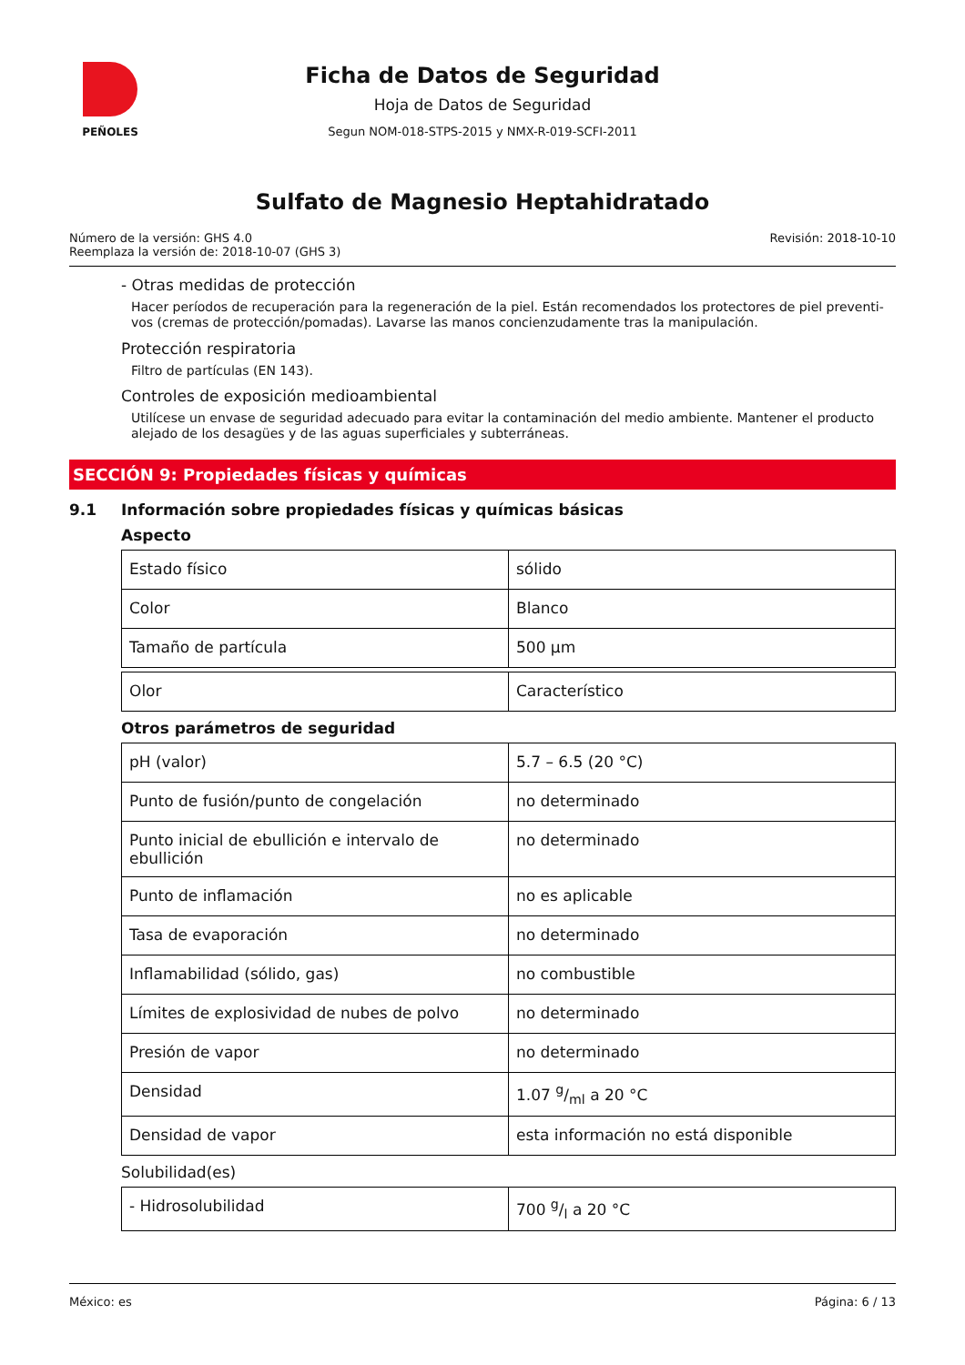PEÑOLES
Ficha de Datos de Seguridad
Hoja de Datos de Seguridad
Segun NOM-018-STPS-2015 y NMX-R-019-SCFI-2011
Sulfato de Magnesio Heptahidratado
Número de la versión: GHS 4.0
Reemplaza la versión de: 2018-10-07 (GHS 3)
Revisión: 2018-10-10
- Otras medidas de protección
Hacer períodos de recuperación para la regeneración de la piel. Están recomendados los protectores de piel preventi-vos (cremas de protección/pomadas). Lavarse las manos concienzudamente tras la manipulación.
Protección respiratoria
Filtro de partículas (EN 143).
Controles de exposición medioambiental
Utilícese un envase de seguridad adecuado para evitar la contaminación del medio ambiente. Mantener el producto alejado de los desagües y de las aguas superficiales y subterráneas.
SECCIÓN 9: Propiedades físicas y químicas
9.1 Información sobre propiedades físicas y químicas básicas
Aspecto
| Estado físico | sólido |
| Color | Blanco |
| Tamaño de partícula | 500 µm |
| Olor | Característico |
Otros parámetros de seguridad
| pH (valor) | 5.7 – 6.5 (20 °C) |
| Punto de fusión/punto de congelación | no determinado |
| Punto inicial de ebullición e intervalo de ebullición | no determinado |
| Punto de inflamación | no es aplicable |
| Tasa de evaporación | no determinado |
| Inflamabilidad (sólido, gas) | no combustible |
| Límites de explosividad de nubes de polvo | no determinado |
| Presión de vapor | no determinado |
| Densidad | 1.07 g/ml a 20 °C |
| Densidad de vapor | esta información no está disponible |
Solubilidad(es)
| - Hidrosolubilidad | 700 g/l a 20 °C |
México: es Página: 6 / 13